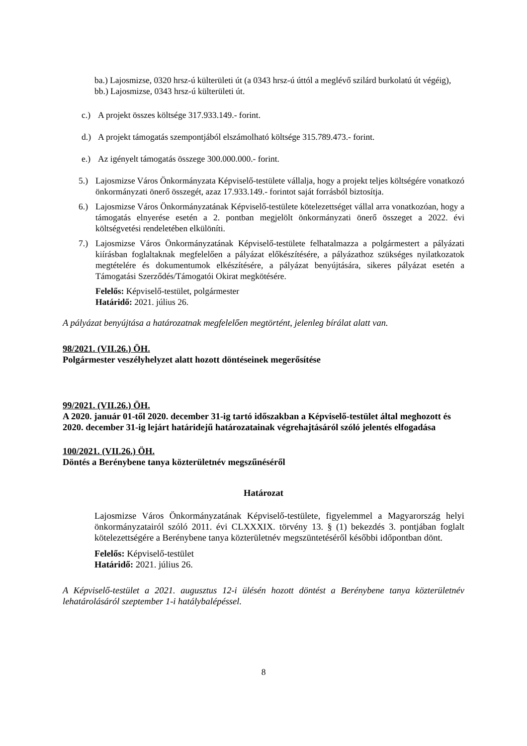ba.) Lajosmizse, 0320 hrsz-ú külterületi út (a 0343 hrsz-ú úttól a meglévő szilárd burkolatú út végéig),
bb.) Lajosmizse, 0343 hrsz-ú külterületi út.
c.) A projekt összes költsége 317.933.149.- forint.
d.) A projekt támogatás szempontjából elszámolható költsége 315.789.473.- forint.
e.) Az igényelt támogatás összege 300.000.000.- forint.
5.) Lajosmizse Város Önkormányzata Képviselő-testülete vállalja, hogy a projekt teljes költségére vonatkozó önkormányzati önerő összegét, azaz 17.933.149.- forintot saját forrásból biztosítja.
6.) Lajosmizse Város Önkormányzatának Képviselő-testülete kötelezettséget vállal arra vonatkozóan, hogy a támogatás elnyerése esetén a 2. pontban megjelölt önkormányzati önerő összeget a 2022. évi költségvetési rendeletében elkülöníti.
7.) Lajosmizse Város Önkormányzatának Képviselő-testülete felhatalmazza a polgármestert a pályázati kiírásban foglaltaknak megfelelően a pályázat előkészítésére, a pályázathoz szükséges nyilatkozatok megtételére és dokumentumok elkészítésére, a pályázat benyújtására, sikeres pályázat esetén a Támogatási Szerződés/Támogatói Okirat megkötésére.
Felelős: Képviselő-testület, polgármester
Határidő: 2021. július 26.
A pályázat benyújtása a határozatnak megfelelően megtörtént, jelenleg bírálat alatt van.
98/2021. (VII.26.) ÖH.
Polgármester veszélyhelyzet alatt hozott döntéseinek megerősítése
99/2021. (VII.26.) ÖH.
A 2020. január 01-től 2020. december 31-ig tartó időszakban a Képviselő-testület által meghozott és 2020. december 31-ig lejárt határidejű határozatainak végrehajtásáról szóló jelentés elfogadása
100/2021. (VII.26.) ÖH.
Döntés a Berénybene tanya közterületnév megszűnéséről
Határozat
Lajosmizse Város Önkormányzatának Képviselő-testülete, figyelemmel a Magyarország helyi önkormányzatairól szóló 2011. évi CLXXXIX. törvény 13. § (1) bekezdés 3. pontjában foglalt kötelezettségére a Berénybene tanya közterületnév megszüntetéséről későbbi időpontban dönt.
Felelős: Képviselő-testület
Határidő: 2021. július 26.
A Képviselő-testület a 2021. augusztus 12-i ülésén hozott döntést a Berénybene tanya közterületnév lehatárolásáról szeptember 1-i hatálybalépéssel.
8